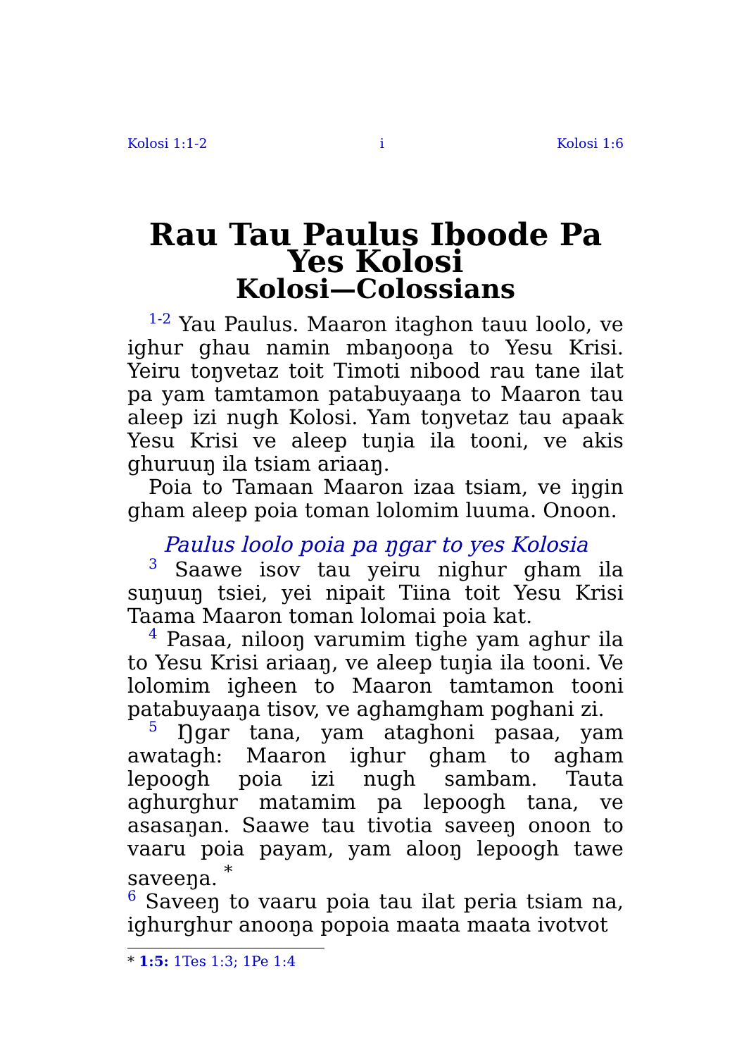Kolosi 1:1-2 i Kolosi 1:6
Rau Tau Paulus Iboode Pa Yes Kolosi
Kolosi—Colossians
1-2 Yau Paulus. Maaron itaghon tauu loolo, ve ighur ghau namin mbaŋooŋa to Yesu Krisi. Yeiru toŋvetaz toit Timoti nibood rau tane ilat pa yam tamtamon patabuyaaŋa to Maaron tau aleep izi nugh Kolosi. Yam toŋvetaz tau apaak Yesu Krisi ve aleep tuŋia ila tooni, ve akis ghuruuŋ ila tsiam ariaaŋ.
Poia to Tamaan Maaron izaa tsiam, ve iŋgin gham aleep poia toman lolomim luuma. Onoon.
Paulus loolo poia pa ŋgar to yes Kolosia
3 Saawe isov tau yeiru nighur gham ila suŋuuŋ tsiei, yei nipait Tiina toit Yesu Krisi Taama Maaron toman lolomai poia kat.
4 Pasaa, nilooŋ varumim tighe yam aghur ila to Yesu Krisi ariaaŋ, ve aleep tuŋia ila tooni. Ve lolomim igheen to Maaron tamtamon tooni patabuyaaŋa tisov, ve aghamgham poghani zi.
5 Ŋgar tana, yam ataghoni pasaa, yam awatagh: Maaron ighur gham to agham lepoogh poia izi nugh sambam. Tauta aghurghur matamim pa lepoogh tana, ve asasaŋan. Saawe tau tivotia saveeŋ onoon to vaaru poia payam, yam alooŋ lepoogh tawe saveeŋa. <sup>*</sup>
6 Saveeŋ to vaaru poia tau ilat peria tsiam na, ighurghur anooŋa popoia maata maata ivotvot
* 1:5: 1Tes 1:3; 1Pe 1:4